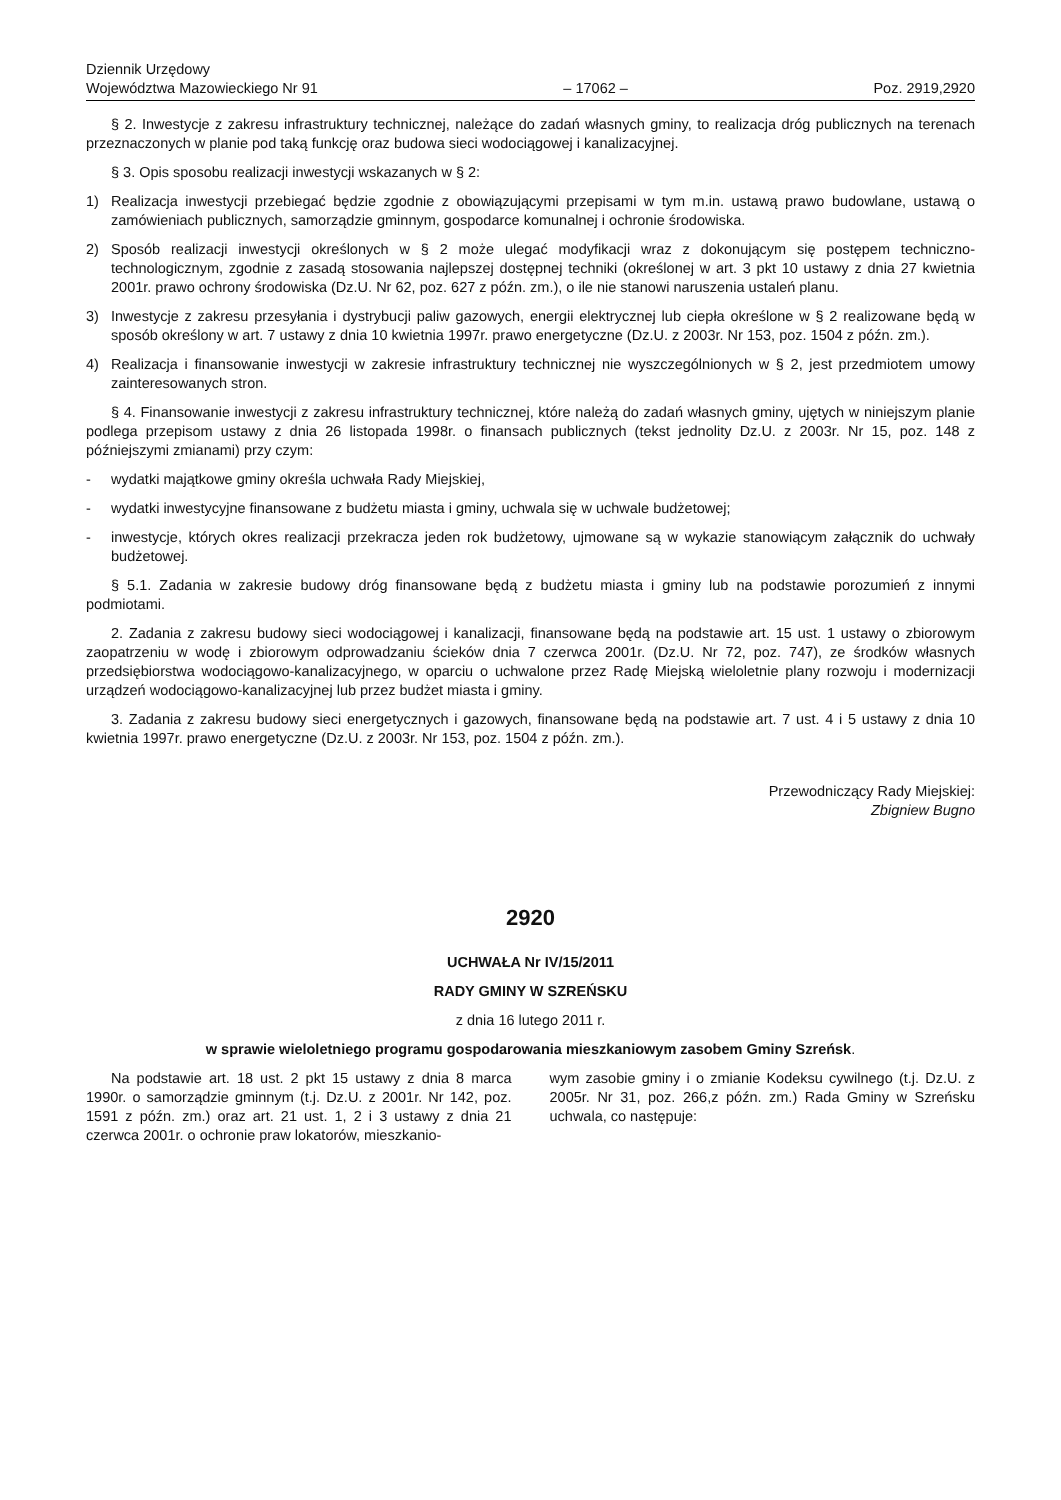Dziennik Urzędowy
Województwa Mazowieckiego Nr 91
– 17062 –
Poz. 2919,2920
§ 2. Inwestycje z zakresu infrastruktury technicznej, należące do zadań własnych gminy, to realizacja dróg publicznych na terenach przeznaczonych w planie pod taką funkcję oraz budowa sieci wodociągowej i kanalizacyjnej.
§ 3. Opis sposobu realizacji inwestycji wskazanych w § 2:
1) Realizacja inwestycji przebiegać będzie zgodnie z obowiązującymi przepisami w tym m.in. ustawą prawo budowlane, ustawą o zamówieniach publicznych, samorządzie gminnym, gospodarce komunalnej i ochronie środowiska.
2) Sposób realizacji inwestycji określonych w § 2 może ulegać modyfikacji wraz z dokonującym się postępem techniczno-technologicznym, zgodnie z zasadą stosowania najlepszej dostępnej techniki (określonej w art. 3 pkt 10 ustawy z dnia 27 kwietnia 2001r. prawo ochrony środowiska (Dz.U. Nr 62, poz. 627 z późn. zm.), o ile nie stanowi naruszenia ustaleń planu.
3) Inwestycje z zakresu przesyłania i dystrybucji paliw gazowych, energii elektrycznej lub ciepła określone w § 2 realizowane będą w sposób określony w art. 7 ustawy z dnia 10 kwietnia 1997r. prawo energetyczne (Dz.U. z 2003r. Nr 153, poz. 1504 z późn. zm.).
4) Realizacja i finansowanie inwestycji w zakresie infrastruktury technicznej nie wyszczególnionych w § 2, jest przedmiotem umowy zainteresowanych stron.
§ 4. Finansowanie inwestycji z zakresu infrastruktury technicznej, które należą do zadań własnych gminy, ujętych w niniejszym planie podlega przepisom ustawy z dnia 26 listopada 1998r. o finansach publicznych (tekst jednolity Dz.U. z 2003r. Nr 15, poz. 148 z późniejszymi zmianami) przy czym:
- wydatki majątkowe gminy określa uchwała Rady Miejskiej,
- wydatki inwestycyjne finansowane z budżetu miasta i gminy, uchwala się w uchwale budżetowej;
- inwestycje, których okres realizacji przekracza jeden rok budżetowy, ujmowane są w wykazie stanowiącym załącznik do uchwały budżetowej.
§ 5.1. Zadania w zakresie budowy dróg finansowane będą z budżetu miasta i gminy lub na podstawie porozumień z innymi podmiotami.
2. Zadania z zakresu budowy sieci wodociągowej i kanalizacji, finansowane będą na podstawie art. 15 ust. 1 ustawy o zbiorowym zaopatrzeniu w wodę i zbiorowym odprowadzaniu ścieków dnia 7 czerwca 2001r. (Dz.U. Nr 72, poz. 747), ze środków własnych przedsiębiorstwa wodociągowo-kanalizacyjnego, w oparciu o uchwalone przez Radę Miejską wieloletnie plany rozwoju i modernizacji urządzeń wodociągowo-kanalizacyjnej lub przez budżet miasta i gminy.
3. Zadania z zakresu budowy sieci energetycznych i gazowych, finansowane będą na podstawie art. 7 ust. 4 i 5 ustawy z dnia 10 kwietnia 1997r. prawo energetyczne (Dz.U. z 2003r. Nr 153, poz. 1504 z późn. zm.).
Przewodniczący Rady Miejskiej:
Zbigniew Bugno
2920
UCHWAŁA Nr IV/15/2011
RADY GMINY W SZREŃSKU
z dnia 16 lutego 2011 r.
w sprawie wieloletniego programu gospodarowania mieszkaniowym zasobem Gminy Szreńsk.
Na podstawie art. 18 ust. 2 pkt 15 ustawy z dnia 8 marca 1990r. o samorządzie gminnym (t.j. Dz.U. z 2001r. Nr 142, poz. 1591 z późn. zm.) oraz art. 21 ust. 1, 2 i 3 ustawy z dnia 21 czerwca 2001r. o ochronie praw lokatorów, mieszkanio-
wym zasobie gminy i o zmianie Kodeksu cywilnego (t.j. Dz.U. z 2005r. Nr 31, poz. 266,z późn. zm.) Rada Gminy w Szreńsku uchwala, co następuje: